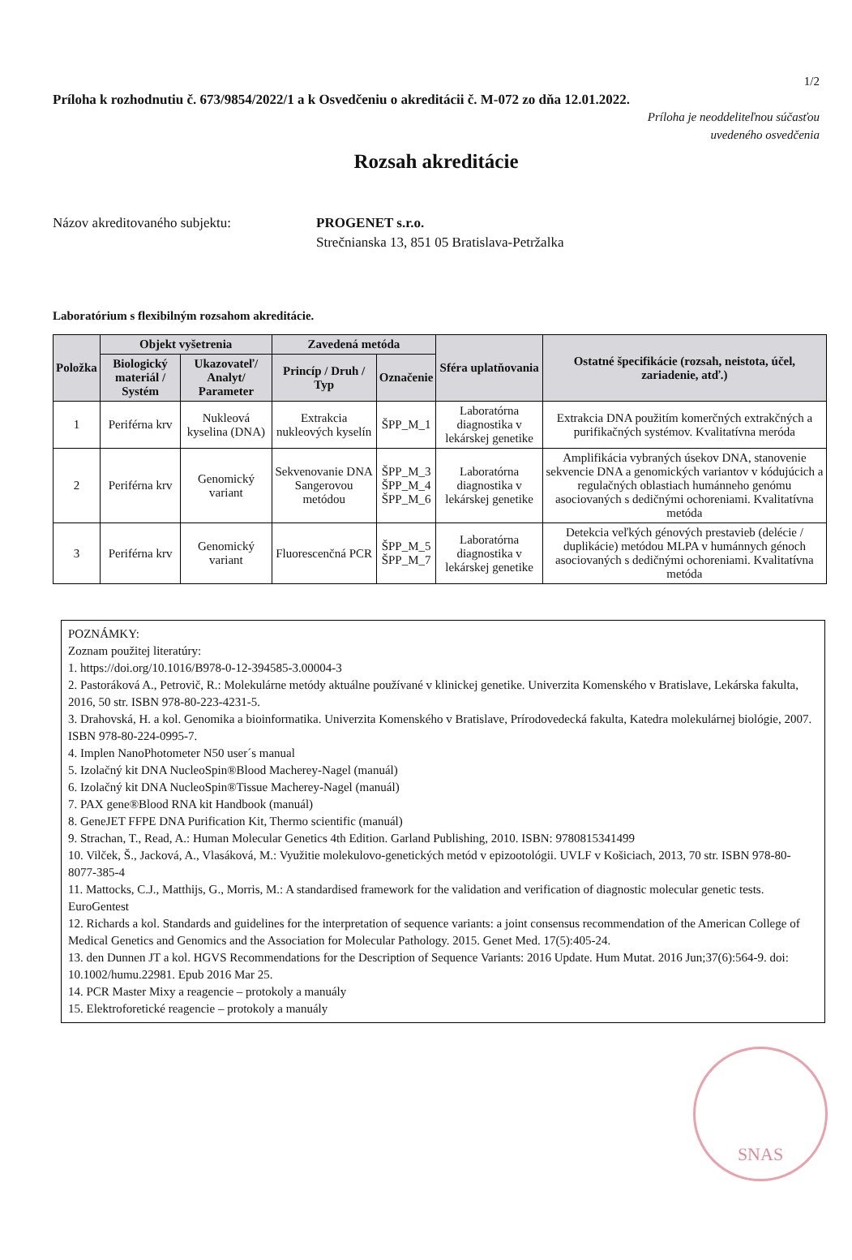1/2
Príloha k rozhodnutiu č. 673/9854/2022/1 a k Osvedčeniu o akreditácii č. M-072 zo dňa 12.01.2022.
Príloha je neoddeliteľnou súčasťou
uvedeného osvedčenia
Rozsah akreditácie
Názov akreditovaného subjektu: PROGENET s.r.o.
Strečnianska 13, 851 05 Bratislava-Petržalka
Laboratórium s flexibilným rozsahom akreditácie.
| Položka | Objekt vyšetrenia | | Zavedená metóda | | Sféra uplatňovania | Ostatné špecifikácie (rozsah, neistota, účel, zariadenie, atď.) |
| --- | --- | --- | --- | --- | --- | --- |
| | Biologický materiál / Systém | Ukazovateľ/ Analyt/ Parameter | Princíp / Druh / Typ | Označenie | | |
| 1 | Periférna krv | Nukleová kyselina (DNA) | Extrakcia nukleových kyselín | ŠPP_M_1 | Laboratórna diagnostika v lekárskej genetike | Extrakcia DNA použitím komerčných extrakčných a purifikačných systémov. Kvalitatívna meróda |
| 2 | Periférna krv | Genomický variant | Sekvenovanie DNA Sangerovou metódou | ŠPP_M_3 ŠPP_M_4 ŠPP_M_6 | Laboratórna diagnostika v lekárskej genetike | Amplifikácia vybraných úsekov DNA, stanovenie sekvencie DNA a genomických variantov v kódujúcich a regulačných oblastiach humánneho genómu asociovaných s dedičnými ochoreniami. Kvalitatívna metóda |
| 3 | Periférna krv | Genomický variant | Fluorescenčná PCR | ŠPP_M_5 ŠPP_M_7 | Laboratórna diagnostika v lekárskej genetike | Detekcia veľkých génových prestavieb (delécie / duplikácie) metódou MLPA v humánnych génoch asociovaných s dedičnými ochoreniami. Kvalitatívna metóda |
POZNÁMKY:
Zoznam použitej literatúry:
1. https://doi.org/10.1016/B978-0-12-394585-3.00004-3
2. Pastoráková A., Petrovič, R.: Molekulárne metódy aktuálne používané v klinickej genetike. Univerzita Komenského v Bratislave, Lekárska fakulta, 2016, 50 str. ISBN 978-80-223-4231-5.
3. Drahovská, H. a kol. Genomika a bioinformatika. Univerzita Komenského v Bratislave, Prírodovedecká fakulta, Katedra molekulárnej biológie, 2007. ISBN 978-80-224-0995-7.
4. Implen NanoPhotometer N50 user´s manual
5. Izolačný kit DNA NucleoSpin®Blood Macherey-Nagel (manuál)
6. Izolačný kit DNA NucleoSpin®Tissue Macherey-Nagel (manuál)
7. PAX gene®Blood RNA kit Handbook (manuál)
8. GeneJET FFPE DNA Purification Kit, Thermo scientific (manuál)
9. Strachan, T., Read, A.: Human Molecular Genetics 4th Edition. Garland Publishing, 2010. ISBN: 9780815341499
10. Vilček, Š., Jacková, A., Vlasáková, M.: Využitie molekulovo-genetických metód v epizootológii. UVLF v Košiciach, 2013, 70 str. ISBN 978-80-8077-385-4
11. Mattocks, C.J., Matthijs, G., Morris, M.: A standardised framework for the validation and verification of diagnostic molecular genetic tests. EuroGentest
12. Richards a kol. Standards and guidelines for the interpretation of sequence variants: a joint consensus recommendation of the American College of Medical Genetics and Genomics and the Association for Molecular Pathology. 2015. Genet Med. 17(5):405-24.
13. den Dunnen JT a kol. HGVS Recommendations for the Description of Sequence Variants: 2016 Update. Hum Mutat. 2016 Jun;37(6):564-9. doi: 10.1002/humu.22981. Epub 2016 Mar 25.
14. PCR Master Mixy a reagencie – protokoly a manuály
15. Elektroforetické reagencie – protokoly a manuály
SNAS